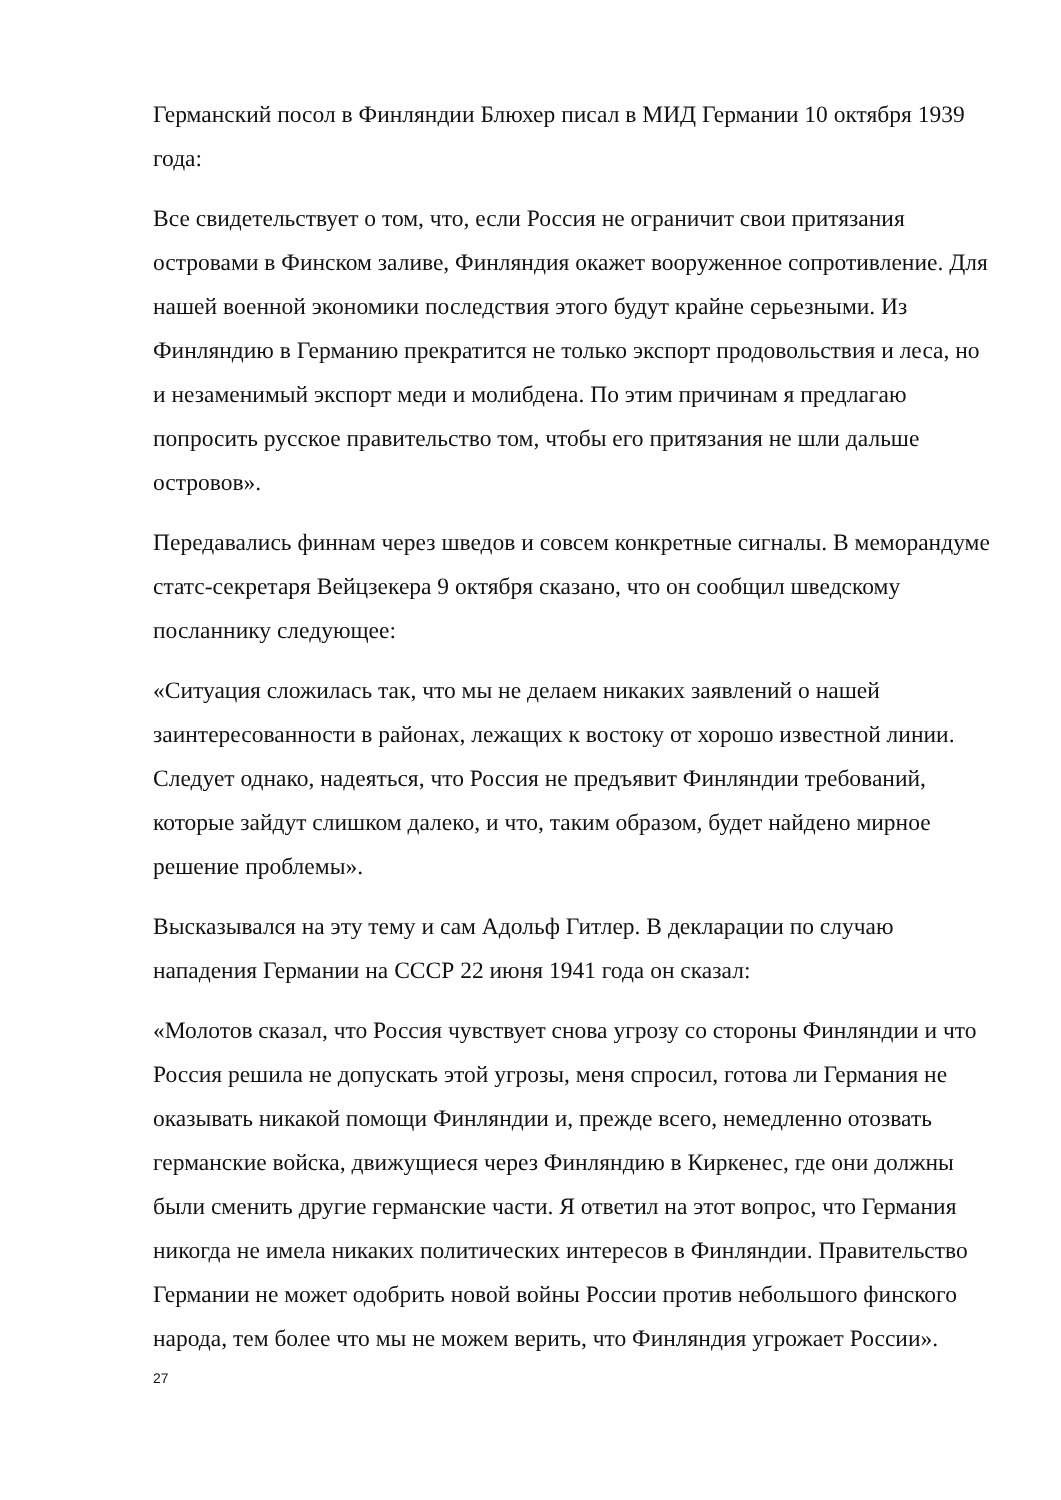Германский посол в Финляндии Блюхер писал в МИД Германии 10 октября 1939 года:
Все свидетельствует о том, что, если Россия не ограничит свои притязания островами в Финском заливе, Финляндия окажет вооруженное сопротивление. Для нашей военной экономики последствия этого будут крайне серьезными. Из Финляндию в Германию прекратится не только экспорт продовольствия и леса, но и незаменимый экспорт меди и молибдена. По этим причинам я предлагаю попросить русское правительство том, чтобы его притязания не шли дальше островов».
Передавались финнам через шведов и совсем конкретные сигналы. В меморандуме статс-секретаря Вейцзекера 9 октября сказано, что он сообщил шведскому посланнику следующее:
«Ситуация сложилась так, что мы не делаем никаких заявлений о нашей заинтересованности в районах, лежащих к востоку от хорошо известной линии. Следует однако, надеяться, что Россия не предъявит Финляндии требований, которые зайдут слишком далеко, и что, таким образом, будет найдено мирное решение проблемы».
Высказывался на эту тему и сам Адольф Гитлер. В декларации по случаю нападения Германии на СССР 22 июня 1941 года он сказал:
«Молотов сказал, что Россия чувствует снова угрозу со стороны Финляндии и что Россия решила не допускать этой угрозы, меня спросил, готова ли Германия не оказывать никакой помощи Финляндии и, прежде всего, немедленно отозвать германские войска, движущиеся через Финляндию в Киркенес, где они должны были сменить другие германские части. Я ответил на этот вопрос, что Германия никогда не имела никаких политических интересов в Финляндии. Правительство Германии не может одобрить новой войны России против небольшого финского народа, тем более что мы не можем верить, что Финляндия угрожает России».
27